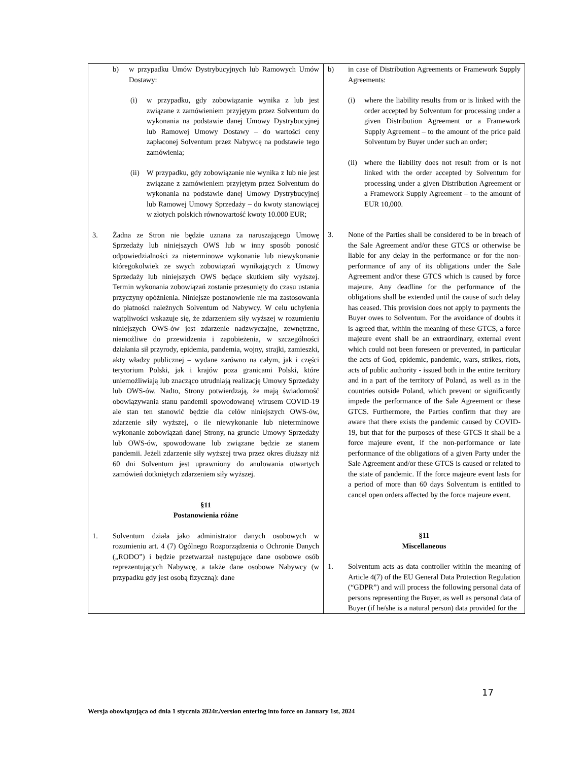| b) w przypadku Umów Dystrybucyjnych lub Ramowych Umów Dostawy: (i) w przypadku, gdy zobowiązanie wynika z lub jest związane z zamówieniem przyjętym przez Solventum do wykonania na podstawie danej Umowy Dystrybucyjnej lub Ramowej Umowy Dostawy – do wartości ceny zapłaconej Solventum przez Nabywcę na podstawie tego zamówienia; (ii) W przypadku, gdy zobowiązanie nie wynika z lub nie jest związane z zamówieniem przyjętym przez Solventum do wykonania na podstawie danej Umowy Dystrybucyjnej lub Ramowej Umowy Sprzedaży – do kwoty stanowiącej w złotych polskich równowartość kwoty 10.000 EUR; 3. Żadna ze Stron nie będzie uznana za naruszającego Umowę Sprzedaży lub niniejszych OWS lub w inny sposób ponosić odpowiedzialności za nieterminowe wykonanie lub niewykonanie któregokolwiek ze swych zobowiązań wynikających z Umowy Sprzedaży lub niniejszych OWS będące skutkiem siły wyższej. Termin wykonania zobowiązań zostanie przesunięty do czasu ustania przyczyny opóźnienia. Niniejsze postanowienie nie ma zastosowania do płatności należnych Solventum od Nabywcy. W celu uchylenia wątpliwości wskazuje się, że zdarzeniem siły wyższej w rozumieniu niniejszych OWS-ów jest zdarzenie nadzwyczajne, zewnętrzne, niemożliwe do przewidzenia i zapobieżenia, w szczególności działania sił przyrody, epidemia, pandemia, wojny, strajki, zamieszki, akty władzy publicznej – wydane zarówno na całym, jak i części terytorium Polski, jak i krajów poza granicami Polski, które uniemożliwiają lub znacząco utrudniają realizację Umowy Sprzedaży lub OWS-ów. Nadto, Strony potwierdzają, że mają świadomość obowiązywania stanu pandemii spowodowanej wirusem COVID-19 ale stan ten stanowić będzie dla celów niniejszych OWS-ów, zdarzenie siły wyższej, o ile niewykonanie lub nieterminowe wykonanie zobowiązań danej Strony, na gruncie Umowy Sprzedaży lub OWS-ów, spowodowane lub związane będzie ze stanem pandemii. Jeżeli zdarzenie siły wyższej trwa przez okres dłuższy niż 60 dni Solventum jest uprawniony do anulowania otwartych zamówień dotkniętych zdarzeniem siły wyższej. §11 Postanowienia różne 1. Solventum działa jako administrator danych osobowych w rozumieniu art. 4 (7) Ogólnego Rozporządzenia o Ochronie Danych („RODO”) i będzie przetwarzał następujące dane osobowe osób reprezentujących Nabywcę, a także dane osobowe Nabywcy (w przypadku gdy jest osobą fizyczną): dane | b) in case of Distribution Agreements or Framework Supply Agreements: (i) where the liability results from or is linked with the order accepted by Solventum for processing under a given Distribution Agreement or a Framework Supply Agreement – to the amount of the price paid Solventum by Buyer under such an order; (ii) where the liability does not result from or is not linked with the order accepted by Solventum for processing under a given Distribution Agreement or a Framework Supply Agreement – to the amount of EUR 10,000. 3. None of the Parties shall be considered to be in breach of the Sale Agreement and/or these GTCS or otherwise be liable for any delay in the performance or for the non-performance of any of its obligations under the Sale Agreement and/or these GTCS which is caused by force majeure. Any deadline for the performance of the obligations shall be extended until the cause of such delay has ceased. This provision does not apply to payments the Buyer owes to Solventum. For the avoidance of doubts it is agreed that, within the meaning of these GTCS, a force majeure event shall be an extraordinary, external event which could not been foreseen or prevented, in particular the acts of God, epidemic, pandemic, wars, strikes, riots, acts of public authority - issued both in the entire territory and in a part of the territory of Poland, as well as in the countries outside Poland, which prevent or significantly impede the performance of the Sale Agreement or these GTCS. Furthermore, the Parties confirm that they are aware that there exists the pandemic caused by COVID-19, but that for the purposes of these GTCS it shall be a force majeure event, if the non-performance or late performance of the obligations of a given Party under the Sale Agreement and/or these GTCS is caused or related to the state of pandemic. If the force majeure event lasts for a period of more than 60 days Solventum is entitled to cancel open orders affected by the force majeure event. §11 Miscellaneous 1. Solventum acts as data controller within the meaning of Article 4(7) of the EU General Data Protection Regulation (“GDPR”) and will process the following personal data of persons representing the Buyer, as well as personal data of Buyer (if he/she is a natural person) data provided for the |
17
Wersja obowiązująca od dnia 1 stycznia 2024r./version entering into force on January 1st, 2024